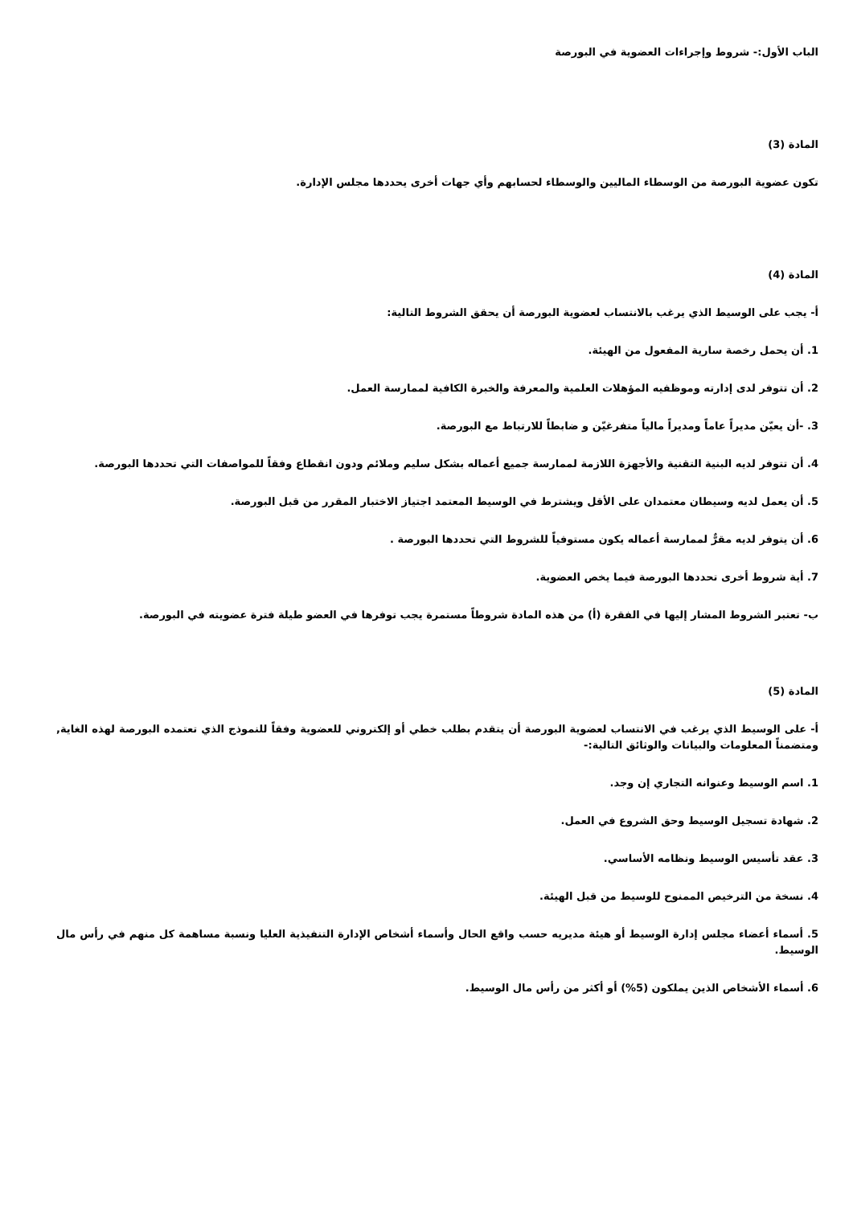الباب الأول:- شروط وإجراءات العضوية في البورصة
المادة (3)
تكون عضوية البورصة من الوسطاء الماليين والوسطاء لحسابهم وأي جهات أخرى يحددها مجلس الإدارة.
المادة (4)
أ- يجب على الوسيط الذي يرغب بالانتساب لعضوية البورصة أن يحقق الشروط التالية:
1. أن يحمل رخصة سارية المفعول من الهيئة.
2. أن تتوفر لدى إدارته وموظفيه المؤهلات العلمية والمعرفة والخبرة الكافية لممارسة العمل.
3. -أن يعيّن مديراً عاماً ومديراً مالياً متفرغيّن و ضابطاً للارتباط مع البورصة.
4. أن تتوفر لديه البنية التقنية والأجهزة اللازمة لممارسة جميع أعماله بشكل سليم وملائم ودون انقطاع وفقاً للمواصفات التي تحددها البورصة.
5. أن يعمل لديه وسيطان معتمدان على الأقل ويشترط في الوسيط المعتمد اجتياز الاختبار المقرر من قبل البورصة.
6. أن يتوفر لديه مقرٌّ لممارسة أعماله يكون مستوفياً للشروط التي تحددها البورصة .
7. أية شروط أخرى تحددها البورصة فيما يخص العضوية.
ب- تعتبر الشروط المشار إليها في الفقرة (أ) من هذه المادة شروطاً مستمرة يجب توفرها في العضو طيلة فترة عضويته في البورصة.
المادة (5)
أ- على الوسيط الذي يرغب في الانتساب لعضوية البورصة أن يتقدم بطلب خطي أو إلكتروني للعضوية وفقاً للنموذج الذي تعتمده البورصة لهذه الغاية, ومتضمناً المعلومات والبيانات والوثائق التالية:-
1. اسم الوسيط وعنوانه التجاري إن وجد.
2. شهادة تسجيل الوسيط وحق الشروع في العمل.
3. عقد تأسيس الوسيط ونظامه الأساسي.
4. نسخة من الترخيص الممنوح للوسيط من قبل الهيئة.
5. أسماء أعضاء مجلس إدارة الوسيط أو هيئة مديريه حسب واقع الحال وأسماء أشخاص الإدارة التنفيذية العليا ونسبة مساهمة كل منهم في رأس مال الوسيط.
6. أسماء الأشخاص الذين يملكون (5%) أو أكثر من رأس مال الوسيط.